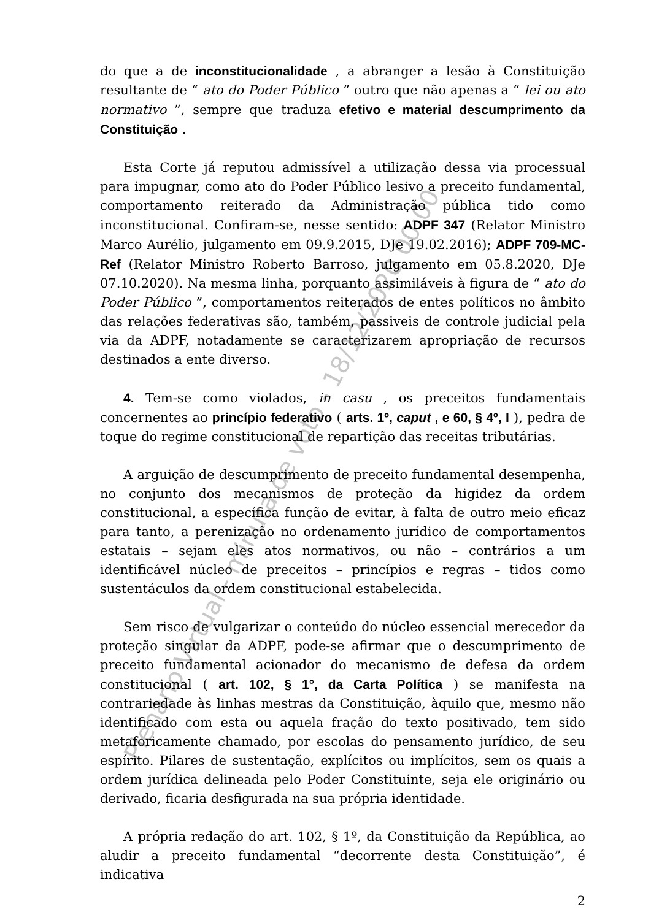do que a de inconstitucionalidade , a abranger a lesão à Constituição resultante de “ ato do Poder Público ” outro que não apenas a “ lei ou ato normativo ”, sempre que traduza efetivo e material descumprimento da Constituição .
Esta Corte já reputou admissível a utilização dessa via processual para impugnar, como ato do Poder Público lesivo a preceito fundamental, comportamento reiterado da Administração pública tido como inconstitucional. Confiram-se, nesse sentido: ADPF 347 (Relator Ministro Marco Aurélio, julgamento em 09.9.2015, DJe 19.02.2016); ADPF 709-MC-Ref (Relator Ministro Roberto Barroso, julgamento em 05.8.2020, DJe 07.10.2020). Na mesma linha, porquanto assimiláveis à figura de “ ato do Poder Público ”, comportamentos reiterados de entes políticos no âmbito das relações federativas são, também, passiveis de controle judicial pela via da ADPF, notadamente se caracterizarem apropriação de recursos destinados a ente diverso.
4. Tem-se como violados, in casu , os preceitos fundamentais concernentes ao princípio federativo ( arts. 1º, caput , e 60, § 4º, I ), pedra de toque do regime constitucional de repartição das receitas tributárias.
A arguição de descumprimento de preceito fundamental desempenha, no conjunto dos mecanismos de proteção da higidez da ordem constitucional, a específica função de evitar, à falta de outro meio eficaz para tanto, a perenização no ordenamento jurídico de comportamentos estatais – sejam eles atos normativos, ou não – contrários a um identificável núcleo de preceitos – princípios e regras – tidos como sustentáculos da ordem constitucional estabelecida.
Sem risco de vulgarizar o conteúdo do núcleo essencial merecedor da proteção singular da ADPF, pode-se afirmar que o descumprimento de preceito fundamental acionador do mecanismo de defesa da ordem constitucional ( art. 102, § 1°, da Carta Política ) se manifesta na contrariedade às linhas mestras da Constituição, àquilo que, mesmo não identificado com esta ou aquela fração do texto positivado, tem sido metaforicamente chamado, por escolas do pensamento jurídico, de seu espírito. Pilares de sustentação, explícitos ou implícitos, sem os quais a ordem jurídica delineada pelo Poder Constituinte, seja ele originário ou derivado, ficaria desfigurada na sua própria identidade.
A própria redação do art. 102, § 1º, da Constituição da República, ao aludir a preceito fundamental “decorrente desta Constituição”, é indicativa
2
Plenário Virtual - minuta de voto - 18/12/2020 00:00